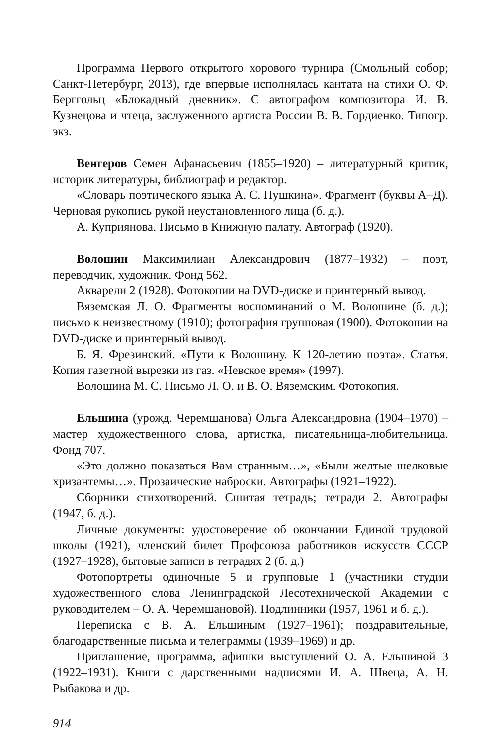Программа Первого открытого хорового турнира (Смольный собор; Санкт-Петербург, 2013), где впервые исполнялась кантата на стихи О. Ф. Берггольц «Блокадный дневник». С автографом композитора И. В. Кузнецова и чтеца, заслуженного артиста России В. В. Гордиенко. Типогр. экз.
Венгеров Семен Афанасьевич (1855–1920) – литературный критик, историк литературы, библиограф и редактор.
«Словарь поэтического языка А. С. Пушкина». Фрагмент (буквы А–Д). Черновая рукопись рукой неустановленного лица (б. д.).
А. Куприянова. Письмо в Книжную палату. Автограф (1920).
Волошин Максимилиан Александрович (1877–1932) – поэт, переводчик, художник. Фонд 562.
Акварели 2 (1928). Фотокопии на DVD-диске и принтерный вывод.
Вяземская Л. О. Фрагменты воспоминаний о М. Волошине (б. д.); письмо к неизвестному (1910); фотография групповая (1900). Фотокопии на DVD-диске и принтерный вывод.
Б. Я. Фрезинский. «Пути к Волошину. К 120-летию поэта». Статья. Копия газетной вырезки из газ. «Невское время» (1997).
Волошина М. С. Письмо Л. О. и В. О. Вяземским. Фотокопия.
Ельшина (урожд. Черемшанова) Ольга Александровна (1904–1970) – мастер художественного слова, артистка, писательница-любительница. Фонд 707.
«Это должно показаться Вам странным…», «Были желтые шелковые хризантемы…». Прозаические наброски. Автографы (1921–1922).
Сборники стихотворений. Сшитая тетрадь; тетради 2. Автографы (1947, б. д.).
Личные документы: удостоверение об окончании Единой трудовой школы (1921), членский билет Профсоюза работников искусств СССР (1927–1928), бытовые записи в тетрадях 2 (б. д.)
Фотопортреты одиночные 5 и групповые 1 (участники студии художественного слова Ленинградской Лесотехнической Академии с руководителем – О. А. Черемшановой). Подлинники (1957, 1961 и б. д.).
Переписка с В. А. Ельшиным (1927–1961); поздравительные, благодарственные письма и телеграммы (1939–1969) и др.
Приглашение, программа, афишки выступлений О. А. Ельшиной 3 (1922–1931). Книги с дарственными надписями И. А. Швеца, А. Н. Рыбакова и др.
914